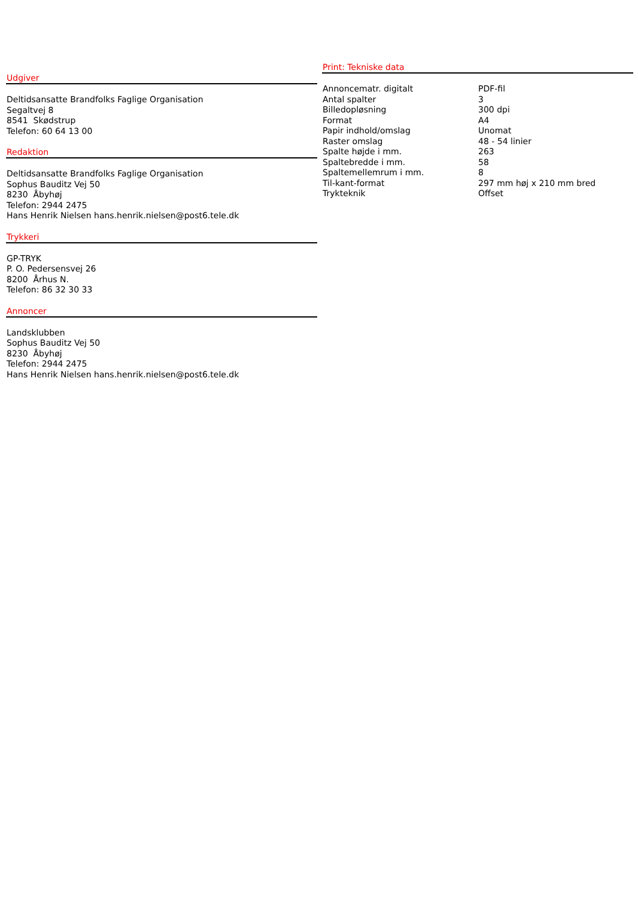Udgiver
Deltidsansatte Brandfolks Faglige Organisation
Segaltvej 8
8541 Skødstrup
Telefon: 60 64 13 00
Redaktion
Deltidsansatte Brandfolks Faglige Organisation
Sophus Bauditz Vej 50
8230 Åbyhøj
Telefon: 2944 2475
Hans Henrik Nielsen hans.henrik.nielsen@post6.tele.dk
Trykkeri
GP-TRYK
P. O. Pedersensvej 26
8200 Århus N.
Telefon: 86 32 30 33
Annoncer
Landsklubben
Sophus Bauditz Vej 50
8230 Åbyhøj
Telefon: 2944 2475
Hans Henrik Nielsen hans.henrik.nielsen@post6.tele.dk
Print: Tekniske data
| Annoncematr. digitalt | PDF-fil |
| Antal spalter | 3 |
| Billedopløsning | 300 dpi |
| Format | A4 |
| Papir indhold/omslag | Unomat |
| Raster omslag | 48 - 54 linier |
| Spalte højde i mm. | 263 |
| Spaltebredde i mm. | 58 |
| Spaltemellemrum i mm. | 8 |
| Til-kant-format | 297 mm høj x 210 mm bred |
| Trykteknik | Offset |